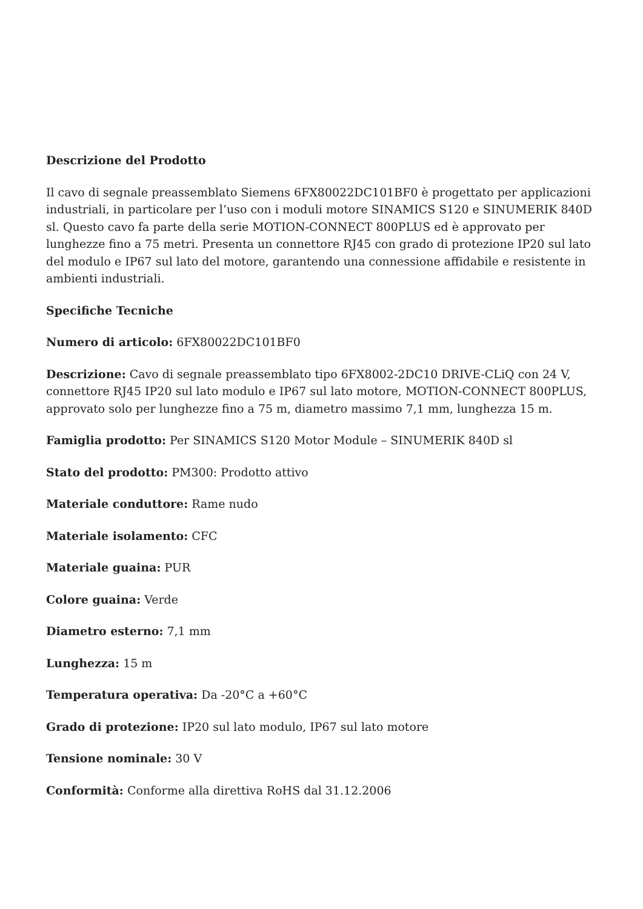Descrizione del Prodotto
Il cavo di segnale preassemblato Siemens 6FX80022DC101BF0 è progettato per applicazioni industriali, in particolare per l’uso con i moduli motore SINAMICS S120 e SINUMERIK 840D sl. Questo cavo fa parte della serie MOTION-CONNECT 800PLUS ed è approvato per lunghezze fino a 75 metri. Presenta un connettore RJ45 con grado di protezione IP20 sul lato del modulo e IP67 sul lato del motore, garantendo una connessione affidabile e resistente in ambienti industriali.
Specifiche Tecniche
Numero di articolo: 6FX80022DC101BF0
Descrizione: Cavo di segnale preassemblato tipo 6FX8002-2DC10 DRIVE-CLiQ con 24 V, connettore RJ45 IP20 sul lato modulo e IP67 sul lato motore, MOTION-CONNECT 800PLUS, approvato solo per lunghezze fino a 75 m, diametro massimo 7,1 mm, lunghezza 15 m.
Famiglia prodotto: Per SINAMICS S120 Motor Module – SINUMERIK 840D sl
Stato del prodotto: PM300: Prodotto attivo
Materiale conduttore: Rame nudo
Materiale isolamento: CFC
Materiale guaina: PUR
Colore guaina: Verde
Diametro esterno: 7,1 mm
Lunghezza: 15 m
Temperatura operativa: Da -20°C a +60°C
Grado di protezione: IP20 sul lato modulo, IP67 sul lato motore
Tensione nominale: 30 V
Conformità: Conforme alla direttiva RoHS dal 31.12.2006